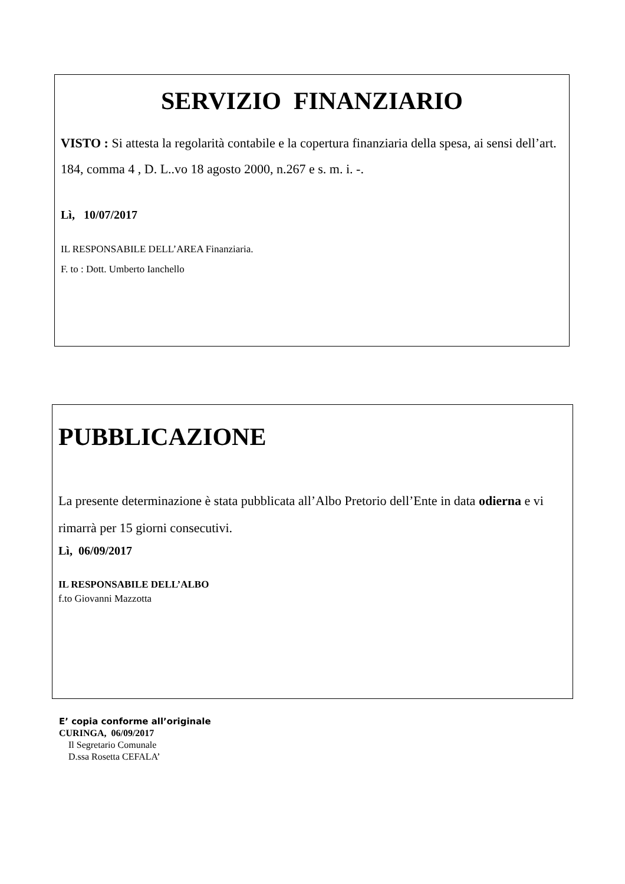SERVIZIO FINANZIARIO
VISTO : Si attesta la regolarità contabile e la copertura finanziaria della spesa, ai sensi dell’art. 184, comma 4 , D. L..vo 18 agosto 2000, n.267 e s. m. i. -.
Lì, 10/07/2017
IL RESPONSABILE DELL’AREA Finanziaria.
F. to : Dott. Umberto Ianchello
PUBBLICAZIONE
La presente determinazione è stata pubblicata all’Albo Pretorio dell’Ente in data odierna e vi rimarrà per 15 giorni consecutivi.
Lì, 06/09/2017
IL RESPONSABILE DELL’ALBO
f.to Giovanni Mazzotta
E’ copia conforme all’originale
CURINGA, 06/09/2017
Il Segretario Comunale
D.ssa Rosetta CEFALA’